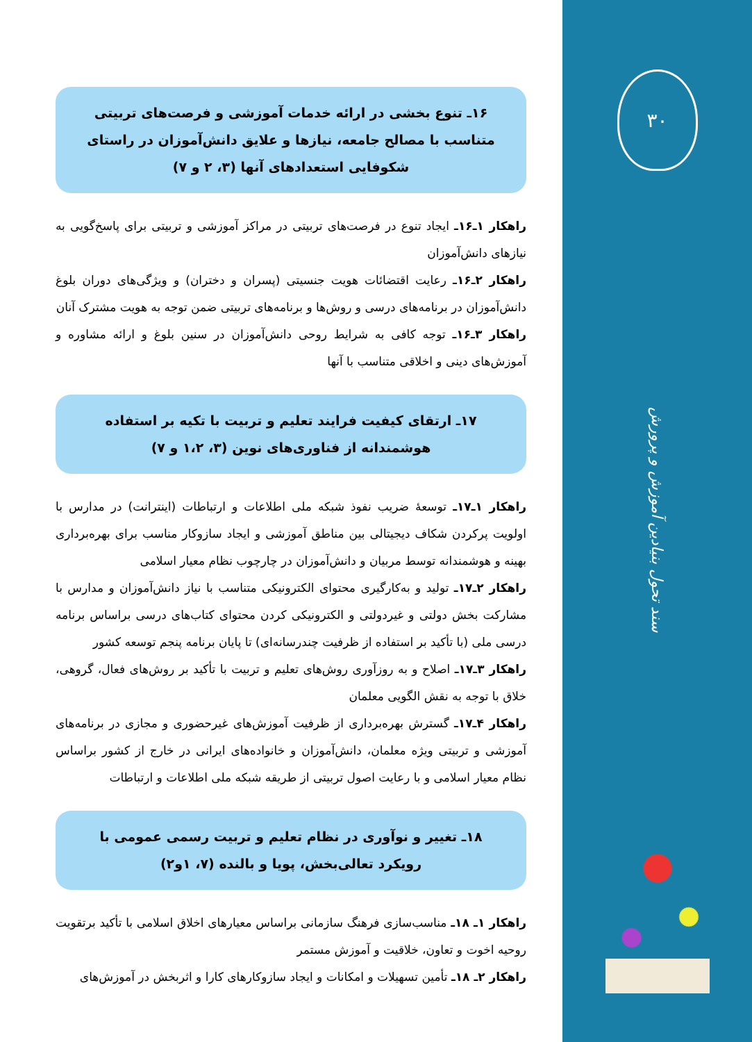۳۰
سند تحول بنیادین آموزش و پرورش
۱۶ـ تنوع بخشی در ارائه خدمات آموزشی و فرصت‌های تربیتی متناسب با مصالح جامعه، نیازها و علایق دانش‌آموزان در راستای شکوفایی استعدادهای آنها (۳، ۲ و ۷)
راهکار ۱ـ۱۶ـ ایجاد تنوع در فرصت‌های تربیتی در مراکز آموزشی و تربیتی برای پاسخ‌گویی به نیازهای دانش‌آموزان
راهکار ۲ـ۱۶ـ رعایت اقتضائات هویت جنسیتی (پسران و دختران) و ویژگی‌های دوران بلوغ دانش‌آموزان در برنامه‌های درسی و روش‌ها و برنامه‌های تربیتی ضمن توجه به هویت مشترک آنان
راهکار ۳ـ۱۶ـ توجه کافی به شرایط روحی دانش‌آموزان در سنین بلوغ و ارائه مشاوره و آموزش‌های دینی و اخلاقی متناسب با آنها
۱۷ـ ارتقای کیفیت فرایند تعلیم و تربیت با تکیه بر استفاده هوشمندانه از فناوری‌های نوین (۳، ۱،۲ و ۷)
راهکار ۱ـ۱۷ـ توسعهٔ ضریب نفوذ شبکه ملی اطلاعات و ارتباطات (اینترانت) در مدارس با اولویت پرکردن شکاف دیجیتالی بین مناطق آموزشی و ایجاد سازوکار مناسب برای بهره‌برداری بهینه و هوشمندانه توسط مربیان و دانش‌آموزان در چارچوب نظام معیار اسلامی
راهکار ۲ـ۱۷ـ تولید و به‌کارگیری محتوای الکترونیکی متناسب با نیاز دانش‌آموزان و مدارس با مشارکت بخش دولتی و غیردولتی و الکترونیکی کردن محتوای کتاب‌های درسی براساس برنامه درسی ملی (با تأکید بر استفاده از ظرفیت چندرسانه‌ای) تا پایان برنامه پنجم توسعه کشور
راهکار ۳ـ۱۷ـ اصلاح و به روزآوری روش‌های تعلیم و تربیت با تأکید بر روش‌های فعال، گروهی، خلاق با توجه به نقش الگویی معلمان
راهکار ۴ـ۱۷ـ گسترش بهره‌برداری از ظرفیت آموزش‌های غیرحضوری و مجازی در برنامه‌های آموزشی و تربیتی ویژه معلمان، دانش‌آموزان و خانواده‌های ایرانی در خارج از کشور براساس نظام معیار اسلامی و با رعایت اصول تربیتی از طریقه شبکه ملی اطلاعات و ارتباطات
۱۸ـ تغییر و نوآوری در نظام تعلیم و تربیت رسمی عمومی با رویکرد تعالی‌بخش، پویا و بالنده (۷، ۱و۲)
راهکار ۱ـ ۱۸ـ مناسب‌سازی فرهنگ سازمانی براساس معیارهای اخلاق اسلامی با تأکید برتقویت روحیه اخوت و تعاون، خلاقیت و آموزش مستمر
راهکار ۲ـ ۱۸ـ تأمین تسهیلات و امکانات و ایجاد سازوکارهای کارا و اثربخش در آموزش‌های